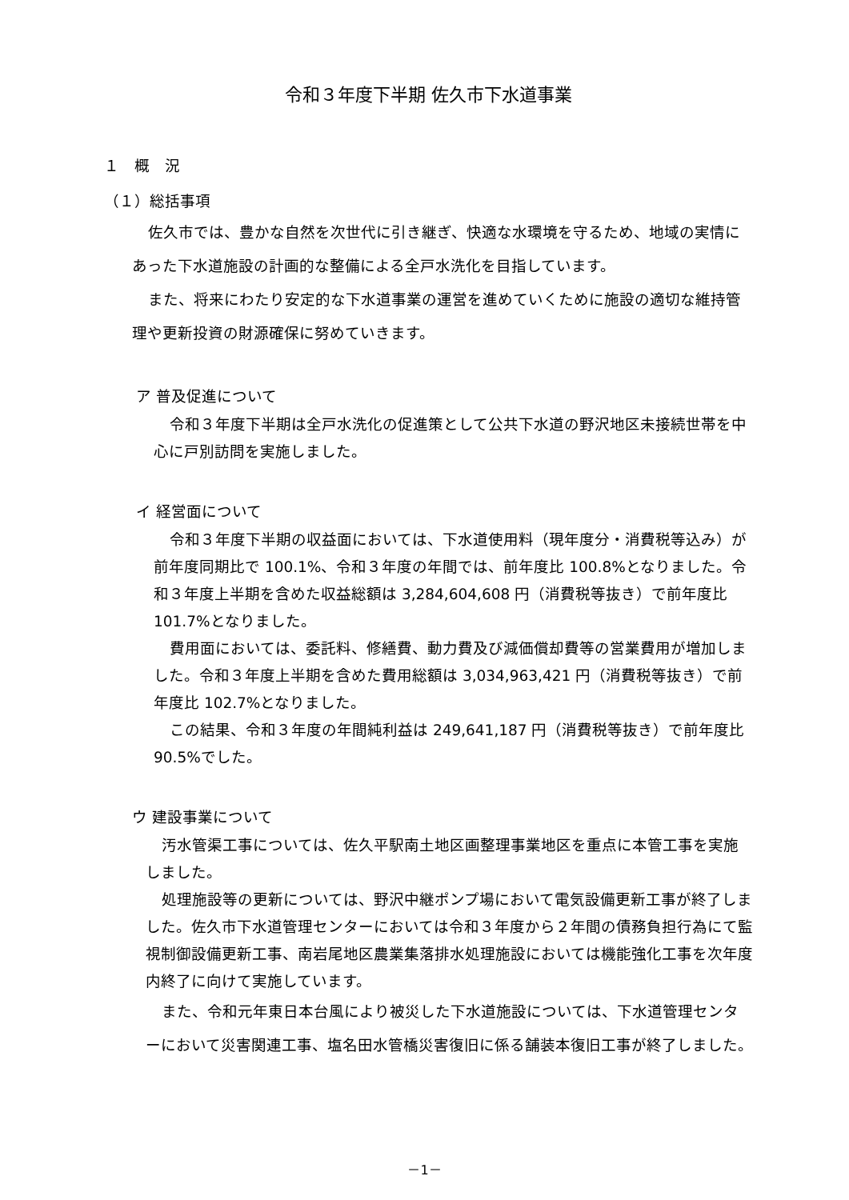令和３年度下半期 佐久市下水道事業
１　概　況
（１）総括事項
佐久市では、豊かな自然を次世代に引き継ぎ、快適な水環境を守るため、地域の実情にあった下水道施設の計画的な整備による全戸水洗化を目指しています。
また、将来にわたり安定的な下水道事業の運営を進めていくために施設の適切な維持管理や更新投資の財源確保に努めていきます。
ア 普及促進について
令和３年度下半期は全戸水洗化の促進策として公共下水道の野沢地区未接続世帯を中心に戸別訪問を実施しました。
イ 経営面について
令和３年度下半期の収益面においては、下水道使用料（現年度分・消費税等込み）が前年度同期比で 100.1%、令和３年度の年間では、前年度比 100.8%となりました。令和３年度上半期を含めた収益総額は 3,284,604,608 円（消費税等抜き）で前年度比 101.7%となりました。
費用面においては、委託料、修繕費、動力費及び減価償却費等の営業費用が増加しました。令和３年度上半期を含めた費用総額は 3,034,963,421 円（消費税等抜き）で前年度比 102.7%となりました。
この結果、令和３年度の年間純利益は 249,641,187 円（消費税等抜き）で前年度比 90.5%でした。
ウ 建設事業について
汚水管渠工事については、佐久平駅南土地区画整理事業地区を重点に本管工事を実施しました。
処理施設等の更新については、野沢中継ポンプ場において電気設備更新工事が終了しました。佐久市下水道管理センターにおいては令和３年度から２年間の債務負担行為にて監視制御設備更新工事、南岩尾地区農業集落排水処理施設においては機能強化工事を次年度内終了に向けて実施しています。
また、令和元年東日本台風により被災した下水道施設については、下水道管理センターにおいて災害関連工事、塩名田水管橋災害復旧に係る舗装本復旧工事が終了しました。
－1－